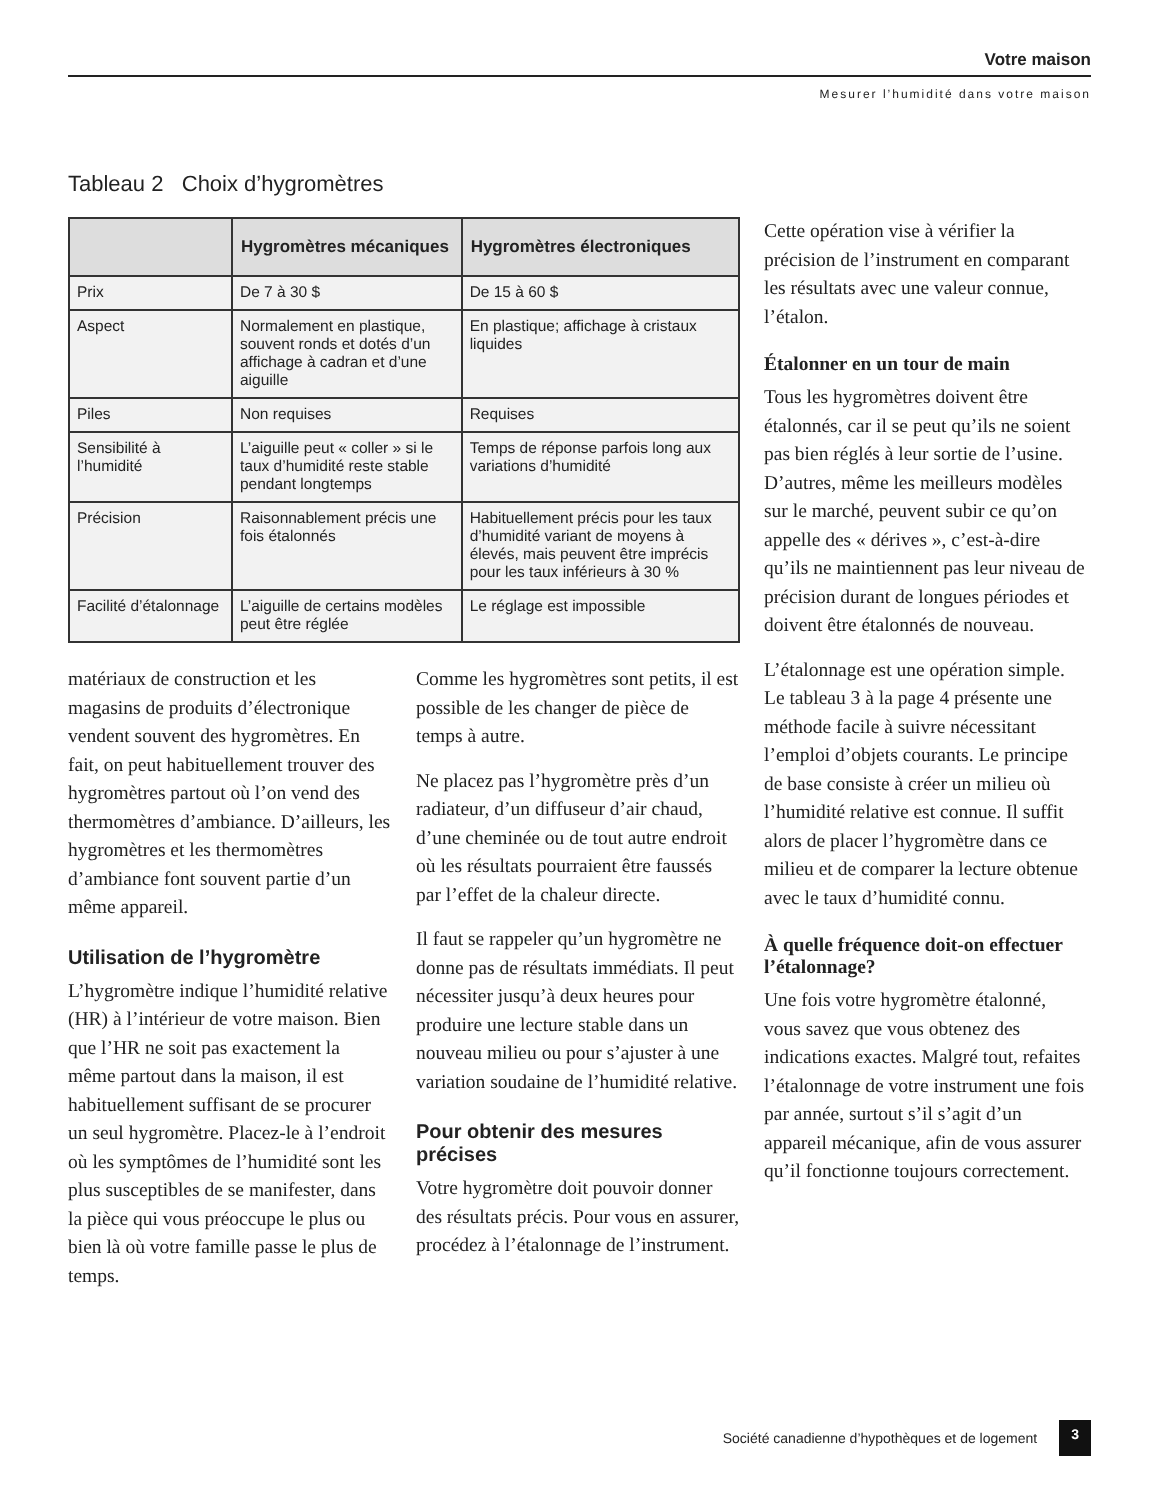Votre maison
Mesurer l’humidité dans votre maison
Tableau 2 Choix d’hygromètres
| | Hygromètres mécaniques | Hygromètres électroniques |
| --- | --- | --- |
| Prix | De 7 à 30 $ | De 15 à 60 $ |
| Aspect | Normalement en plastique, souvent ronds et dotés d’un affichage à cadran et d’une aiguille | En plastique; affichage à cristaux liquides |
| Piles | Non requises | Requises |
| Sensibilité à l’humidité | L’aiguille peut « coller » si le taux d’humidité reste stable pendant longtemps | Temps de réponse parfois long aux variations d’humidité |
| Précision | Raisonnablement précis une fois étalonnés | Habituellement précis pour les taux d’humidité variant de moyens à élevés, mais peuvent être imprécis pour les taux inférieurs à 30 % |
| Facilité d’étalonnage | L’aiguille de certains modèles peut être réglée | Le réglage est impossible |
matériaux de construction et les magasins de produits d’électronique vendent souvent des hygromètres. En fait, on peut habituellement trouver des hygromètres partout où l’on vend des thermomètres d’ambiance. D’ailleurs, les hygromètres et les thermomètres d’ambiance font souvent partie d’un même appareil.
Utilisation de l’hygromètre
L’hygromètre indique l’humidité relative (HR) à l’intérieur de votre maison. Bien que l’HR ne soit pas exactement la même partout dans la maison, il est habituellement suffisant de se procurer un seul hygromètre. Placez-le à l’endroit où les symptômes de l’humidité sont les plus susceptibles de se manifester, dans la pièce qui vous préoccupe le plus ou bien là où votre famille passe le plus de temps.
Comme les hygromètres sont petits, il est possible de les changer de pièce de temps à autre.
Ne placez pas l’hygromètre près d’un radiateur, d’un diffuseur d’air chaud, d’une cheminée ou de tout autre endroit où les résultats pourraient être faussés par l’effet de la chaleur directe.
Il faut se rappeler qu’un hygromètre ne donne pas de résultats immédiats. Il peut nécessiter jusqu’à deux heures pour produire une lecture stable dans un nouveau milieu ou pour s’ajuster à une variation soudaine de l’humidité relative.
Pour obtenir des mesures précises
Votre hygromètre doit pouvoir donner des résultats précis. Pour vous en assurer, procédez à l’étalonnage de l’instrument.
Cette opération vise à vérifier la précision de l’instrument en comparant les résultats avec une valeur connue, l’étalon.
Étalonner en un tour de main
Tous les hygromètres doivent être étalonnés, car il se peut qu’ils ne soient pas bien réglés à leur sortie de l’usine. D’autres, même les meilleurs modèles sur le marché, peuvent subir ce qu’on appelle des « dérives », c’est-à-dire qu’ils ne maintiennent pas leur niveau de précision durant de longues périodes et doivent être étalonnés de nouveau.
L’étalonnage est une opération simple. Le tableau 3 à la page 4 présente une méthode facile à suivre nécessitant l’emploi d’objets courants. Le principe de base consiste à créer un milieu où l’humidité relative est connue. Il suffit alors de placer l’hygromètre dans ce milieu et de comparer la lecture obtenue avec le taux d’humidité connu.
À quelle fréquence doit-on effectuer l’étalonnage?
Une fois votre hygromètre étalonné, vous savez que vous obtenez des indications exactes. Malgré tout, refaites l’étalonnage de votre instrument une fois par année, surtout s’il s’agit d’un appareil mécanique, afin de vous assurer qu’il fonctionne toujours correctement.
Société canadienne d’hypothèques et de logement 3